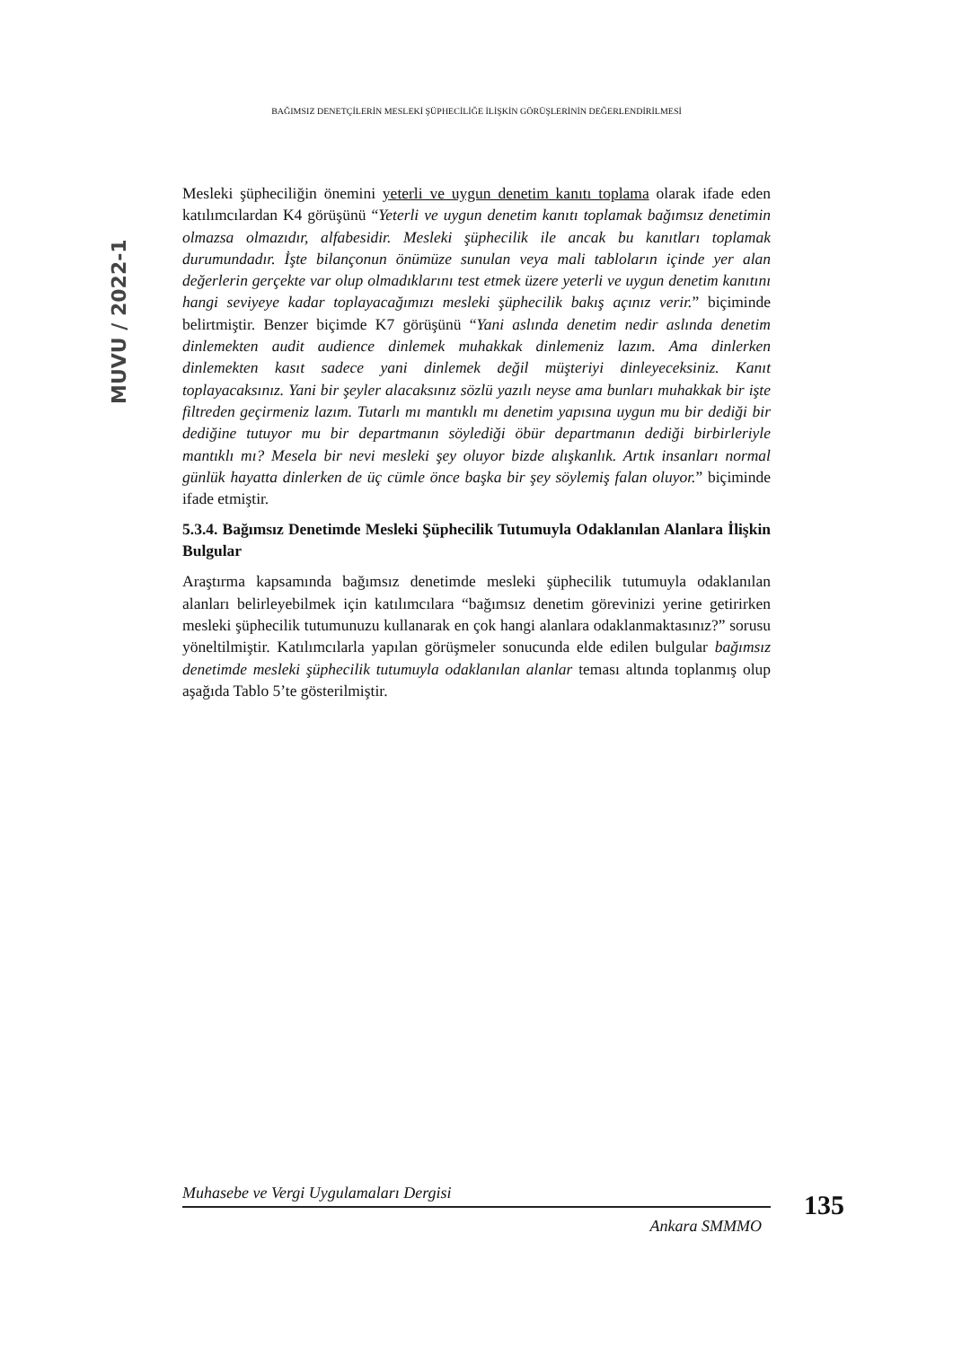BAĞIMSIZ DENETÇİLERİN MESLEKİ ŞÜPHECİLİĞE İLİŞKİN GÖRÜŞLERİNİN DEĞERLENDİRİLMESİ
MUVU / 2022-1
Mesleki şüpheciliğin önemini yeterli ve uygun denetim kanıtı toplama olarak ifade eden katılımcılardan K4 görüşünü “Yeterli ve uygun denetim kanıtı toplamak bağımsız denetimin olmazsa olmazıdır, alfabesidir. Mesleki şüphecilik ile ancak bu kanıtları toplamak durumundadır. İşte bilançonun önümüze sunulan veya mali tabloların içinde yer alan değerlerin gerçekte var olup olmadıklarını test etmek üzere yeterli ve uygun denetim kanıtını hangi seviyeye kadar toplayacağımızı mesleki şüphecilik bakış açınız verir.” biçiminde belirtmiştir. Benzer biçimde K7 görüşünü “Yani aslında denetim nedir aslında denetim dinlemekten audit audience dinlemek muhakkak dinlemeniz lazım. Ama dinlerken dinlemekten kasıt sadece yani dinlemek değil müşteriyi dinleyeceksiniz. Kanıt toplayacaksınız. Yani bir şeyler alacaksınız sözlü yazılı neyse ama bunları muhakkak bir işte filtreden geçirmeniz lazım. Tutarlı mı mantıklı mı denetim yapısına uygun mu bir dediği bir dediğine tutuyor mu bir departmanın söylediği öbür departmanın dediği birbirleriyle mantıklı mı? Mesela bir nevi mesleki şey oluyor bizde alışkanlık. Artık insanları normal günlük hayatta dinlerken de üç cümle önce başka bir şey söylemiş falan oluyor.” biçiminde ifade etmiştir.
5.3.4. Bağımsız Denetimde Mesleki Şüphecilik Tutumuyla Odaklanılan Alanlara İlişkin Bulgular
Araştırma kapsamında bağımsız denetimde mesleki şüphecilik tutumuyla odaklanılan alanları belirleyebilmek için katılımcılara “bağımsız denetim görevinizi yerine getirirken mesleki şüphecilik tutumunuzu kullanarak en çok hangi alanlara odaklanmaktasınız?” sorusu yöneltilmiştir. Katılımcılarla yapılan görüşmeler sonucunda elde edilen bulgular bağımsız denetimde mesleki şüphecilik tutumuyla odaklanılan alanlar teması altında toplanmış olup aşağıda Tablo 5’te gösterilmiştir.
Muhasebe ve Vergi Uygulamaları Dergisi
Ankara SMMMO
135